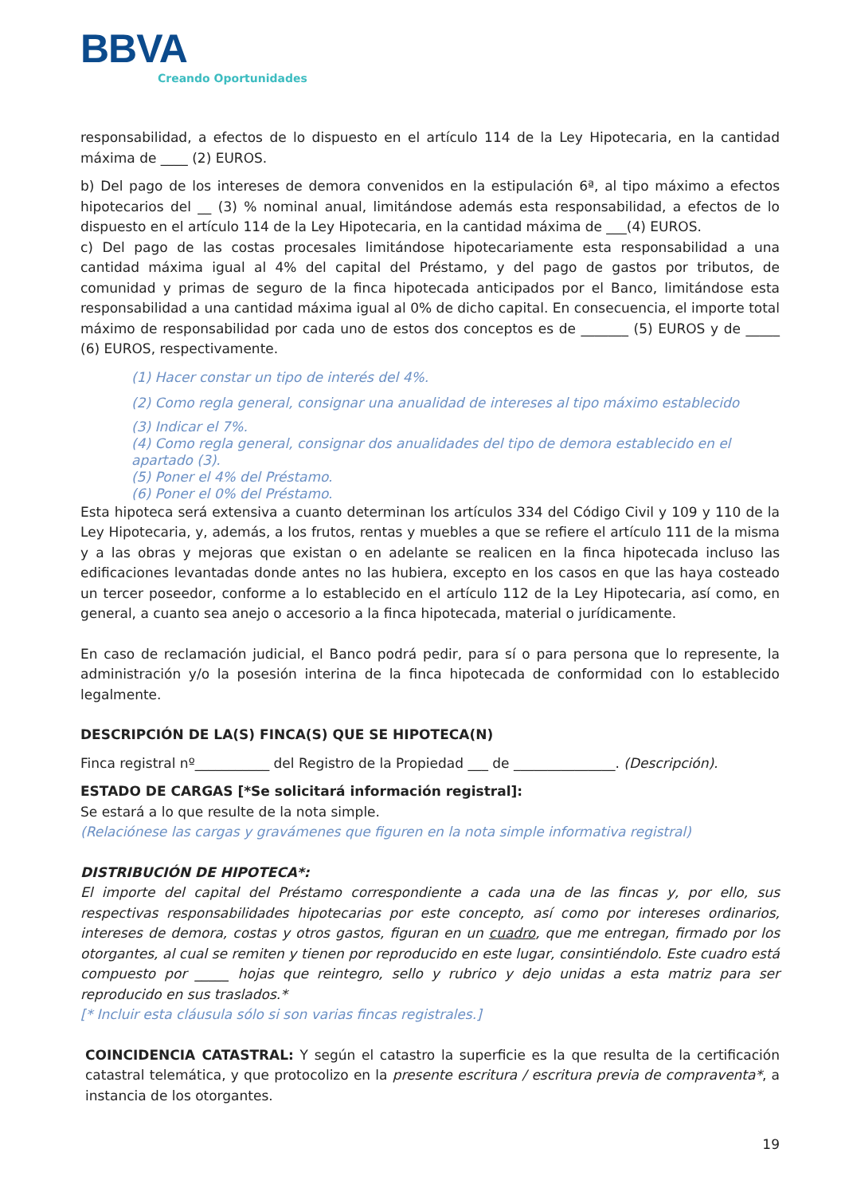BBVA
Creando Oportunidades
responsabilidad, a efectos de lo dispuesto en el artículo 114 de la Ley Hipotecaria, en la cantidad máxima de ____ (2) EUROS.
b) Del pago de los intereses de demora convenidos en la estipulación 6ª, al tipo máximo a efectos hipotecarios del __ (3) % nominal anual, limitándose además esta responsabilidad, a efectos de lo dispuesto en el artículo 114 de la Ley Hipotecaria, en la cantidad máxima de ___(4) EUROS.
c) Del pago de las costas procesales limitándose hipotecariamente esta responsabilidad a una cantidad máxima igual al 4% del capital del Préstamo, y del pago de gastos por tributos, de comunidad y primas de seguro de la finca hipotecada anticipados por el Banco, limitándose esta responsabilidad a una cantidad máxima igual al 0% de dicho capital. En consecuencia, el importe total máximo de responsabilidad por cada uno de estos dos conceptos es de _______ (5) EUROS y de _____ (6) EUROS, respectivamente.
(1) Hacer constar un tipo de interés del 4%.
(2) Como regla general, consignar una anualidad de intereses al tipo máximo establecido
(3) Indicar el 7%.
(4) Como regla general, consignar dos anualidades del tipo de demora establecido en el apartado (3).
(5) Poner el 4% del Préstamo.
(6) Poner el 0% del Préstamo.
Esta hipoteca será extensiva a cuanto determinan los artículos 334 del Código Civil y 109 y 110 de la Ley Hipotecaria, y, además, a los frutos, rentas y muebles a que se refiere el artículo 111 de la misma y a las obras y mejoras que existan o en adelante se realicen en la finca hipotecada incluso las edificaciones levantadas donde antes no las hubiera, excepto en los casos en que las haya costeado un tercer poseedor, conforme a lo establecido en el artículo 112 de la Ley Hipotecaria, así como, en general, a cuanto sea anejo o accesorio a la finca hipotecada, material o jurídicamente.
En caso de reclamación judicial, el Banco podrá pedir, para sí o para persona que lo represente, la administración y/o la posesión interina de la finca hipotecada de conformidad con lo establecido legalmente.
DESCRIPCIÓN DE LA(S) FINCA(S) QUE SE HIPOTECA(N)
Finca registral nº___________ del Registro de la Propiedad ___ de _______________. (Descripción).
ESTADO DE CARGAS [*Se solicitará información registral]:
Se estará a lo que resulte de la nota simple.
(Relaciónese las cargas y gravámenes que figuren en la nota simple informativa registral)
DISTRIBUCIÓN DE HIPOTECA*:
El importe del capital del Préstamo correspondiente a cada una de las fincas y, por ello, sus respectivas responsabilidades hipotecarias por este concepto, así como por intereses ordinarios, intereses de demora, costas y otros gastos, figuran en un cuadro, que me entregan, firmado por los otorgantes, al cual se remiten y tienen por reproducido en este lugar, consintiéndolo. Este cuadro está compuesto por _____ hojas que reintegro, sello y rubrico y dejo unidas a esta matriz para ser reproducido en sus traslados.*
[* Incluir esta cláusula sólo si son varias fincas registrales.]
COINCIDENCIA CATASTRAL: Y según el catastro la superficie es la que resulta de la certificación catastral telemática, y que protocolizo en la presente escritura / escritura previa de compraventa*, a instancia de los otorgantes.
19